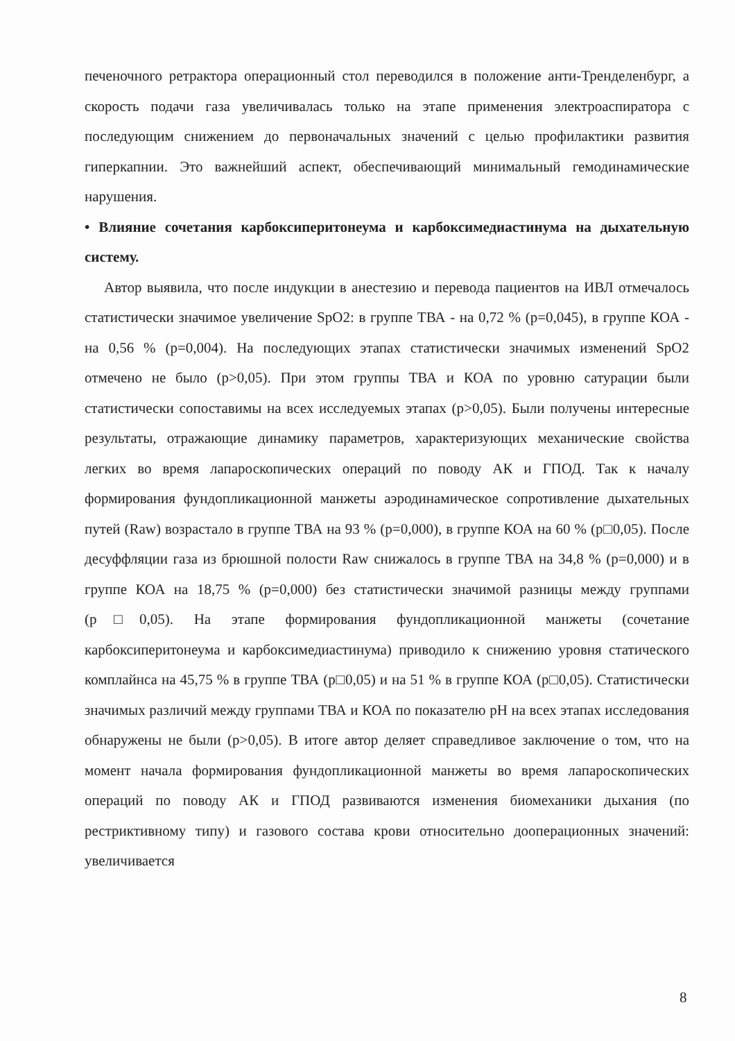печеночного ретрактора операционный стол переводился в положение анти-Тренделенбург, а скорость подачи газа увеличивалась только на этапе применения электроаспиратора с последующим снижением до первоначальных значений с целью профилактики развития гиперкапнии. Это важнейший аспект, обеспечивающий минимальный гемодинамические нарушения.
• Влияние сочетания карбоксиперитонеума и карбоксимедиастинума на дыхательную систему.
Автор выявила, что после индукции в анестезию и перевода пациентов на ИВЛ отмечалось статистически значимое увеличение SpO2: в группе ТВА - на 0,72 % (p=0,045), в группе КОА - на 0,56 % (p=0,004). На последующих этапах статистически значимых изменений SpO2 отмечено не было (p>0,05). При этом группы ТВА и КОА по уровню сатурации были статистически сопоставимы на всех исследуемых этапах (p>0,05). Были получены интересные результаты, отражающие динамику параметров, характеризующих механические свойства легких во время лапароскопических операций по поводу АК и ГПОД. Так к началу формирования фундопликационной манжеты аэродинамическое сопротивление дыхательных путей (Raw) возрастало в группе ТВА на 93 % (p=0,000), в группе КОА на 60 % (p□0,05). После десуффляции газа из брюшной полости Raw снижалось в группе ТВА на 34,8 % (p=0,000) и в группе КОА на 18,75 % (p=0,000) без статистически значимой разницы между группами (p□0,05). На этапе формирования фундопликационной манжеты (сочетание карбоксиперитонеума и карбоксимедиастинума) приводило к снижению уровня статического комплайнса на 45,75 % в группе ТВА (p□0,05) и на 51 % в группе КОА (p□0,05). Статистически значимых различий между группами ТВА и КОА по показателю pH на всех этапах исследования обнаружены не были (p>0,05). В итоге автор деляет справедливое заключение о том, что на момент начала формирования фундопликационной манжеты во время лапароскопических операций по поводу АК и ГПОД развиваются изменения биомеханики дыхания (по рестриктивному типу) и газового состава крови относительно дооперационных значений: увеличивается
8